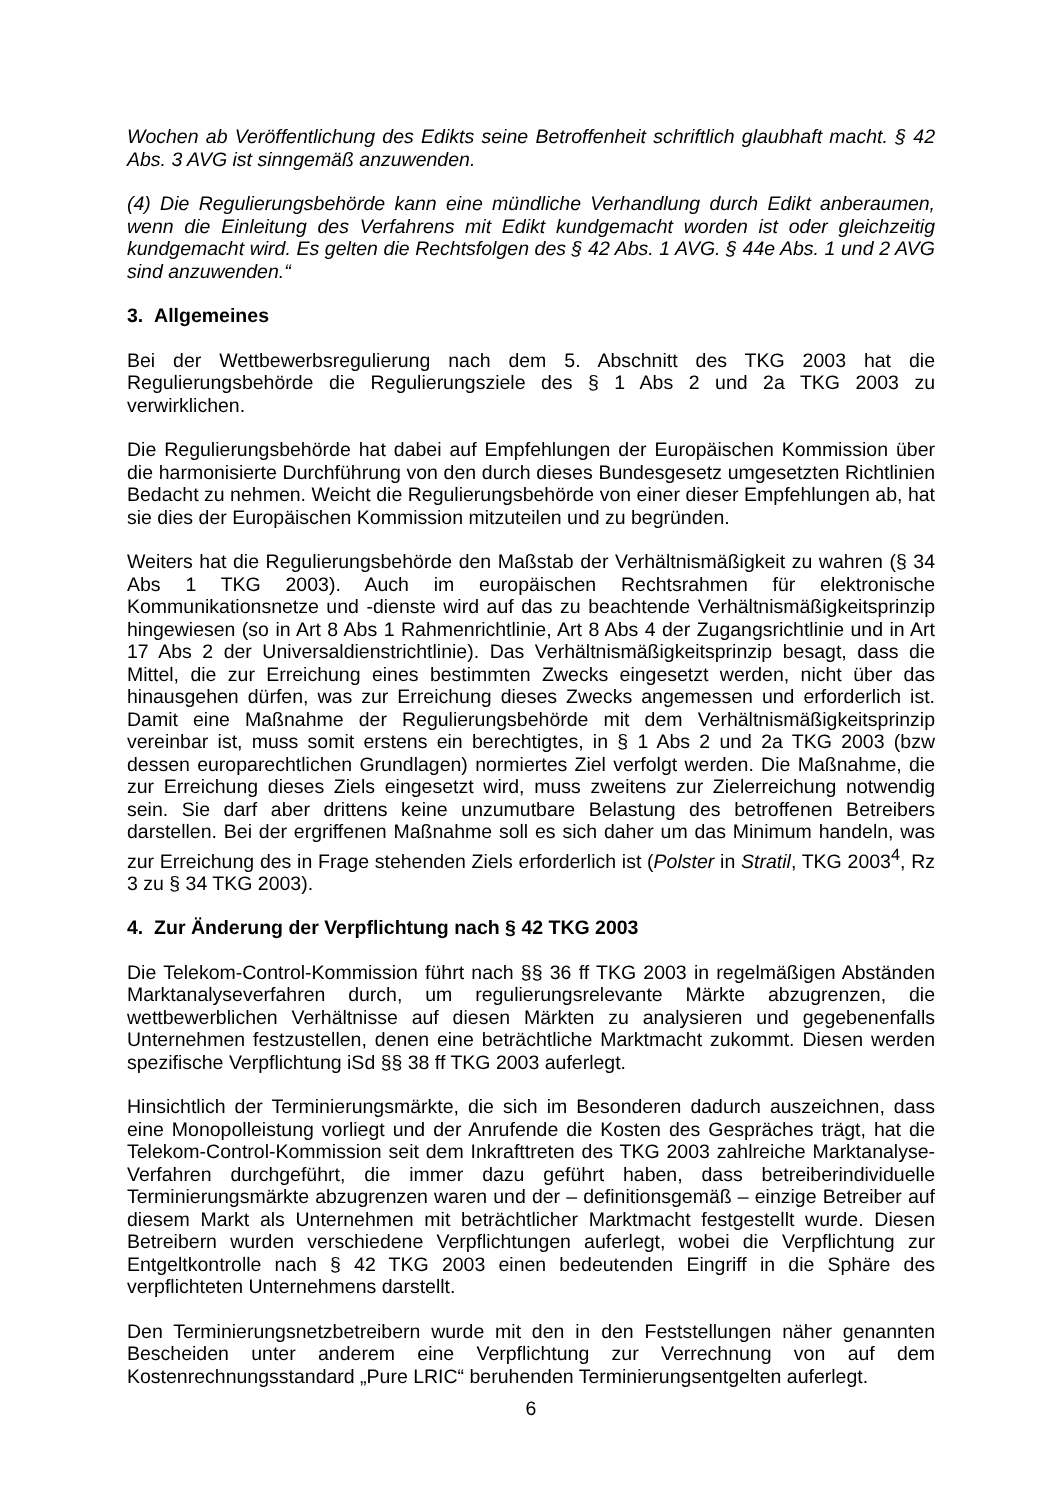Wochen ab Veröffentlichung des Edikts seine Betroffenheit schriftlich glaubhaft macht. § 42 Abs. 3 AVG ist sinngemäß anzuwenden.
(4) Die Regulierungsbehörde kann eine mündliche Verhandlung durch Edikt anberaumen, wenn die Einleitung des Verfahrens mit Edikt kundgemacht worden ist oder gleichzeitig kundgemacht wird. Es gelten die Rechtsfolgen des § 42 Abs. 1 AVG. § 44e Abs. 1 und 2 AVG sind anzuwenden.“
3. Allgemeines
Bei der Wettbewerbsregulierung nach dem 5. Abschnitt des TKG 2003 hat die Regulierungsbehörde die Regulierungsziele des § 1 Abs 2 und 2a TKG 2003 zu verwirklichen.
Die Regulierungsbehörde hat dabei auf Empfehlungen der Europäischen Kommission über die harmonisierte Durchführung von den durch dieses Bundesgesetz umgesetzten Richtlinien Bedacht zu nehmen. Weicht die Regulierungsbehörde von einer dieser Empfehlungen ab, hat sie dies der Europäischen Kommission mitzuteilen und zu begründen.
Weiters hat die Regulierungsbehörde den Maßstab der Verhältnismäßigkeit zu wahren (§ 34 Abs 1 TKG 2003). Auch im europäischen Rechtsrahmen für elektronische Kommunikationsnetze und -dienste wird auf das zu beachtende Verhältnismäßigkeitsprinzip hingewiesen (so in Art 8 Abs 1 Rahmenrichtlinie, Art 8 Abs 4 der Zugangsrichtlinie und in Art 17 Abs 2 der Universaldienstrichtlinie). Das Verhältnismäßigkeitsprinzip besagt, dass die Mittel, die zur Erreichung eines bestimmten Zwecks eingesetzt werden, nicht über das hinausgehen dürfen, was zur Erreichung dieses Zwecks angemessen und erforderlich ist. Damit eine Maßnahme der Regulierungsbehörde mit dem Verhältnismäßigkeitsprinzip vereinbar ist, muss somit erstens ein berechtigtes, in § 1 Abs 2 und 2a TKG 2003 (bzw dessen europarechtlichen Grundlagen) normiertes Ziel verfolgt werden. Die Maßnahme, die zur Erreichung dieses Ziels eingesetzt wird, muss zweitens zur Zielerreichung notwendig sein. Sie darf aber drittens keine unzumutbare Belastung des betroffenen Betreibers darstellen. Bei der ergriffenen Maßnahme soll es sich daher um das Minimum handeln, was zur Erreichung des in Frage stehenden Ziels erforderlich ist (Polster in Stratil, TKG 2003<sup>4</sup>, Rz 3 zu § 34 TKG 2003).
4. Zur Änderung der Verpflichtung nach § 42 TKG 2003
Die Telekom-Control-Kommission führt nach §§ 36 ff TKG 2003 in regelmäßigen Abständen Marktanalyseverfahren durch, um regulierungsrelevante Märkte abzugrenzen, die wettbewerblichen Verhältnisse auf diesen Märkten zu analysieren und gegebenenfalls Unternehmen festzustellen, denen eine beträchtliche Marktmacht zukommt. Diesen werden spezifische Verpflichtung iSd §§ 38 ff TKG 2003 auferlegt.
Hinsichtlich der Terminierungsmärkte, die sich im Besonderen dadurch auszeichnen, dass eine Monopolleistung vorliegt und der Anrufende die Kosten des Gespräches trägt, hat die Telekom-Control-Kommission seit dem Inkrafttreten des TKG 2003 zahlreiche Marktanalyse-Verfahren durchgeführt, die immer dazu geführt haben, dass betreiberindividuelle Terminierungsmärkte abzugrenzen waren und der – definitionsgemäß – einzige Betreiber auf diesem Markt als Unternehmen mit beträchtlicher Marktmacht festgestellt wurde. Diesen Betreibern wurden verschiedene Verpflichtungen auferlegt, wobei die Verpflichtung zur Entgeltkontrolle nach § 42 TKG 2003 einen bedeutenden Eingriff in die Sphäre des verpflichteten Unternehmens darstellt.
Den Terminierungsnetzbetreibern wurde mit den in den Feststellungen näher genannten Bescheiden unter anderem eine Verpflichtung zur Verrechnung von auf dem Kostenrechnungsstandard „Pure LRIC“ beruhenden Terminierungsentgelten auferlegt.
6